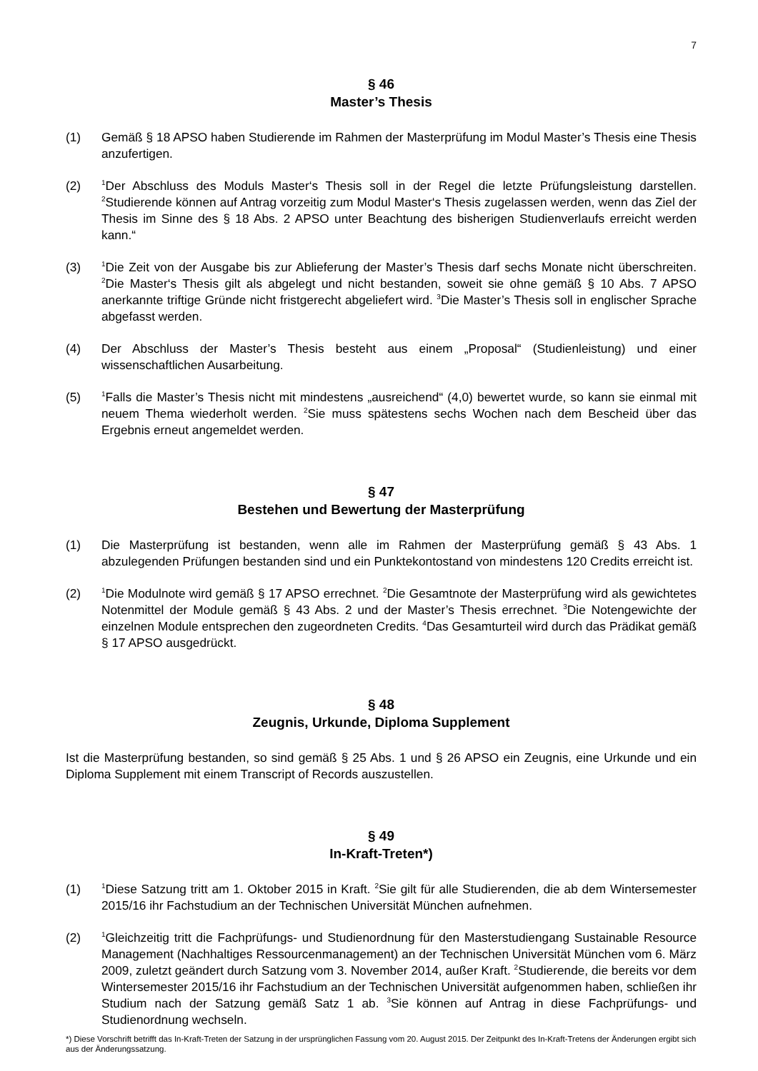7
§ 46
Master’s Thesis
(1) Gemäß § 18 APSO haben Studierende im Rahmen der Masterprüfung im Modul Master’s Thesis eine Thesis anzufertigen.
(2)
<sup>1</sup> Der Abschluss des Moduls Master‘s Thesis soll in der Regel die letzte Prüfungsleistung darstellen. <sup>2</sup>Studierende können auf Antrag vorzeitig zum Modul Master‘s Thesis zugelassen werden, wenn das Ziel der Thesis im Sinne des § 18 Abs. 2 APSO unter Beachtung des bisherigen Studienverlaufs erreicht werden kann.“
(3)
<sup>1</sup> Die Zeit von der Ausgabe bis zur Ablieferung der Master’s Thesis darf sechs Monate nicht überschreiten. <sup>2</sup>Die Master‘s Thesis gilt als abgelegt und nicht bestanden, soweit sie ohne gemäß § 10 Abs. 7 APSO anerkannte triftige Gründe nicht fristgerecht abgeliefert wird. <sup>3</sup>Die Master’s Thesis soll in englischer Sprache abgefasst werden.
(4) Der Abschluss der Master’s Thesis besteht aus einem „Proposal“ (Studienleistung) und einer wissenschaftlichen Ausarbeitung.
(5)
<sup>1</sup> Falls die Master’s Thesis nicht mit mindestens „ausreichend“ (4,0) bewertet wurde, so kann sie einmal mit neuem Thema wiederholt werden. <sup>2</sup>Sie muss spätestens sechs Wochen nach dem Bescheid über das Ergebnis erneut angemeldet werden.
§ 47
Bestehen und Bewertung der Masterprüfung
(1) Die Masterprüfung ist bestanden, wenn alle im Rahmen der Masterprüfung gemäß § 43 Abs. 1 abzulegenden Prüfungen bestanden sind und ein Punktekontostand von mindestens 120 Credits erreicht ist.
(2)
<sup>1</sup> Die Modulnote wird gemäß § 17 APSO errechnet. <sup>2</sup>Die Gesamtnote der Masterprüfung wird als gewichtetes Notenmittel der Module gemäß § 43 Abs. 2 und der Master’s Thesis errechnet. <sup>3</sup>Die Notengewichte der einzelnen Module entsprechen den zugeordneten Credits. <sup>4</sup>Das Gesamturteil wird durch das Prädikat gemäß § 17 APSO ausgedrückt.
§ 48
Zeugnis, Urkunde, Diploma Supplement
Ist die Masterprüfung bestanden, so sind gemäß § 25 Abs. 1 und § 26 APSO ein Zeugnis, eine Urkunde und ein Diploma Supplement mit einem Transcript of Records auszustellen.
§ 49
In-Kraft-Treten*)
(1)
<sup>1</sup> Diese Satzung tritt am 1. Oktober 2015 in Kraft. <sup>2</sup>Sie gilt für alle Studierenden, die ab dem Wintersemester 2015/16 ihr Fachstudium an der Technischen Universität München aufnehmen.
(2)
<sup>1</sup> Gleichzeitig tritt die Fachprüfungs- und Studienordnung für den Masterstudiengang Sustainable Resource Management (Nachhaltiges Ressourcenmanagement) an der Technischen Universität München vom 6. März 2009, zuletzt geändert durch Satzung vom 3. November 2014, außer Kraft. <sup>2</sup>Studierende, die bereits vor dem Wintersemester 2015/16 ihr Fachstudium an der Technischen Universität aufgenommen haben, schließen ihr Studium nach der Satzung gemäß Satz 1 ab. <sup>3</sup>Sie können auf Antrag in diese Fachprüfungs- und Studienordnung wechseln.
*) Diese Vorschrift betrifft das In-Kraft-Treten der Satzung in der ursprünglichen Fassung vom 20. August 2015. Der Zeitpunkt des In-Kraft-Tretens der Änderungen ergibt sich aus der Änderungssatzung.